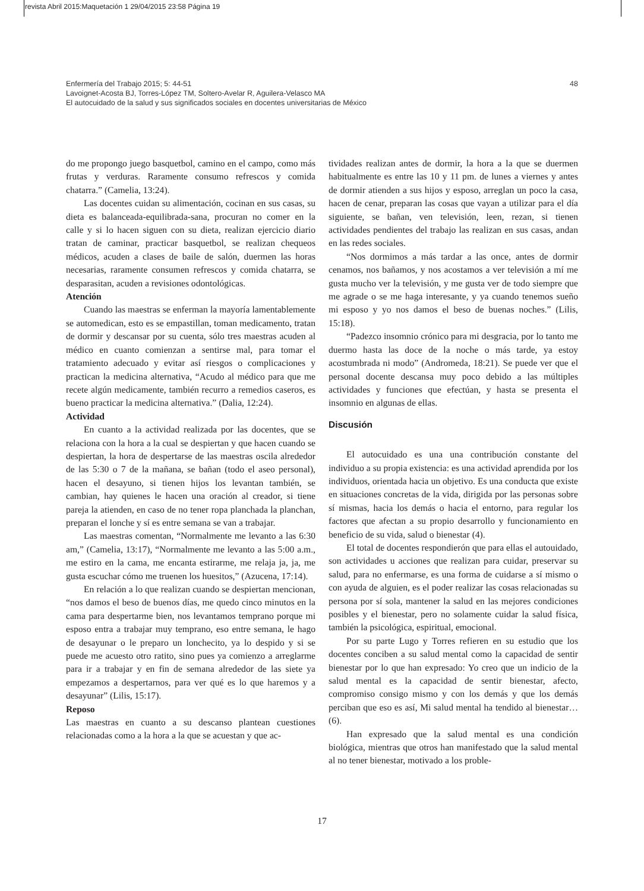revista Abril 2015:Maquetación 1 29/04/2015 23:58 Página 19
48 Enfermería del Trabajo 2015; 5: 44-51
Lavoignet-Acosta BJ, Torres-López TM, Soltero-Avelar R, Aguilera-Velasco MA
El autocuidado de la salud y sus significados sociales en docentes universitarias de México
do me propongo juego basquetbol, camino en el campo, como más frutas y verduras. Raramente consumo refrescos y comida chatarra.” (Camelia, 13:24).
Las docentes cuidan su alimentación, cocinan en sus casas, su dieta es balanceada-equilibrada-sana, procuran no comer en la calle y si lo hacen siguen con su dieta, realizan ejercicio diario tratan de caminar, practicar basquetbol, se realizan chequeos médicos, acuden a clases de baile de salón, duermen las horas necesarias, raramente consumen refrescos y comida chatarra, se desparasitan, acuden a revisiones odontológicas.
Atención
Cuando las maestras se enferman la mayoría lamentablemente se automedican, esto es se empastillan, toman medicamento, tratan de dormir y descansar por su cuenta, sólo tres maestras acuden al médico en cuanto comienzan a sentirse mal, para tomar el tratamiento adecuado y evitar así riesgos o complicaciones y practican la medicina alternativa, “Acudo al médico para que me recete algún medicamente, también recurro a remedios caseros, es bueno practicar la medicina alternativa.” (Dalia, 12:24).
Actividad
En cuanto a la actividad realizada por las docentes, que se relaciona con la hora a la cual se despiertan y que hacen cuando se despiertan, la hora de despertarse de las maestras oscila alrededor de las 5:30 o 7 de la mañana, se bañan (todo el aseo personal), hacen el desayuno, si tienen hijos los levantan también, se cambian, hay quienes le hacen una oración al creador, si tiene pareja la atienden, en caso de no tener ropa planchada la planchan, preparan el lonche y sí es entre semana se van a trabajar.
Las maestras comentan, “Normalmente me levanto a las 6:30 am,” (Camelia, 13:17), “Normalmente me levanto a las 5:00 a.m., me estiro en la cama, me encanta estirarme, me relaja ja, ja, me gusta escuchar cómo me truenen los huesitos,” (Azucena, 17:14).
En relación a lo que realizan cuando se despiertan mencionan, “nos damos el beso de buenos días, me quedo cinco minutos en la cama para despertarme bien, nos levantamos temprano porque mi esposo entra a trabajar muy temprano, eso entre semana, le hago de desayunar o le preparo un lonchecito, ya lo despido y si se puede me acuesto otro ratito, sino pues ya comienzo a arreglarme para ir a trabajar y en fin de semana alrededor de las siete ya empezamos a despertarnos, para ver qué es lo que haremos y a desayunar” (Lilis, 15:17).
Reposo
Las maestras en cuanto a su descanso plantean cuestiones relacionadas como a la hora a la que se acuestan y que ac-
tividades realizan antes de dormir, la hora a la que se duermen habitualmente es entre las 10 y 11 pm. de lunes a viernes y antes de dormir atienden a sus hijos y esposo, arreglan un poco la casa, hacen de cenar, preparan las cosas que vayan a utilizar para el día siguiente, se bañan, ven televisión, leen, rezan, si tienen actividades pendientes del trabajo las realizan en sus casas, andan en las redes sociales.
“Nos dormimos a más tardar a las once, antes de dormir cenamos, nos bañamos, y nos acostamos a ver televisión a mí me gusta mucho ver la televisión, y me gusta ver de todo siempre que me agrade o se me haga interesante, y ya cuando tenemos sueño mi esposo y yo nos damos el beso de buenas noches.” (Lilis, 15:18).
“Padezco insomnio crónico para mi desgracia, por lo tanto me duermo hasta las doce de la noche o más tarde, ya estoy acostumbrada ni modo” (Andromeda, 18:21). Se puede ver que el personal docente descansa muy poco debido a las múltiples actividades y funciones que efectúan, y hasta se presenta el insomnio en algunas de ellas.
Discusión
El autocuidado es una una contribución constante del individuo a su propia existencia: es una actividad aprendida por los individuos, orientada hacia un objetivo. Es una conducta que existe en situaciones concretas de la vida, dirigida por las personas sobre sí mismas, hacia los demás o hacia el entorno, para regular los factores que afectan a su propio desarrollo y funcionamiento en beneficio de su vida, salud o bienestar (4).
El total de docentes respondierón que para ellas el autouidado, son actividades u acciones que realizan para cuidar, preservar su salud, para no enfermarse, es una forma de cuidarse a sí mismo o con ayuda de alguien, es el poder realizar las cosas relacionadas su persona por sí sola, mantener la salud en las mejores condiciones posibles y el bienestar, pero no solamente cuidar la salud física, también la psicológica, espiritual, emocional.
Por su parte Lugo y Torres refieren en su estudio que los docentes conciben a su salud mental como la capacidad de sentir bienestar por lo que han expresado: Yo creo que un indicio de la salud mental es la capacidad de sentir bienestar, afecto, compromiso consigo mismo y con los demás y que los demás perciban que eso es así, Mi salud mental ha tendido al bienestar… (6).
Han expresado que la salud mental es una condición biológica, mientras que otros han manifestado que la salud mental al no tener bienestar, motivado a los proble-
17